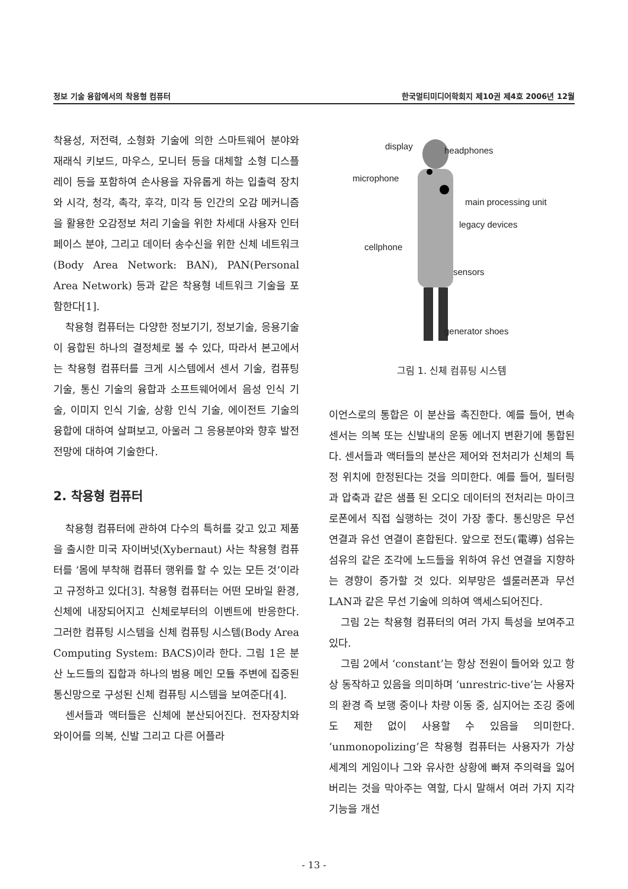정보 기술 융합에서의 착용형 컴퓨터 한국멀티미디어학회지 제10권 제4호 2006년 12월
착용성, 저전력, 소형화 기술에 의한 스마트웨어 분야와 재래식 키보드, 마우스, 모니터 등을 대체할 소형 디스플레이 등을 포함하여 손사용을 자유롭게 하는 입출력 장치와 시각, 청각, 촉각, 후각, 미각 등 인간의 오감 메커니즘을 활용한 오감정보 처리 기술을 위한 차세대 사용자 인터페이스 분야, 그리고 데이터 송수신을 위한 신체 네트워크 (Body Area Network: BAN), PAN(Personal Area Network) 등과 같은 착용형 네트워크 기술을 포함한다[1].
착용형 컴퓨터는 다양한 정보기기, 정보기술, 응용기술이 융합된 하나의 결정체로 볼 수 있다, 따라서 본고에서는 착용형 컴퓨터를 크게 시스템에서 센서 기술, 컴퓨팅 기술, 통신 기술의 융합과 소프트웨어에서 음성 인식 기술, 이미지 인식 기술, 상황 인식 기술, 에이전트 기술의 융합에 대하여 살펴보고, 아울러 그 응용분야와 향후 발전 전망에 대하여 기술한다.
2. 착용형 컴퓨터
착용형 컴퓨터에 관하여 다수의 특허를 갖고 있고 제품을 출시한 미국 자이버넛(Xybernaut) 사는 착용형 컴퓨터를 ‘몸에 부착해 컴퓨터 행위를 할 수 있는 모든 것’이라고 규정하고 있다[3]. 착용형 컴퓨터는 어떤 모바일 환경, 신체에 내장되어지고 신체로부터의 이벤트에 반응한다. 그러한 컴퓨팅 시스템을 신체 컴퓨팅 시스템(Body Area Computing System: BACS)이라 한다. 그림 1은 분산 노드들의 집합과 하나의 범용 메인 모듈 주변에 집중된 통신망으로 구성된 신체 컴퓨팅 시스템을 보여준다[4].
센서들과 액터들은 신체에 분산되어진다. 전자장치와 와이어를 의복, 신발 그리고 다른 어플라
display headphones
microphone
main processing unit
legacy devices
cellphone
sensors
generator shoes
그림 1. 신체 컴퓨팅 시스템
이언스로의 통합은 이 분산을 촉진한다. 예를 들어, 변속 센서는 의복 또는 신발내의 운동 에너지 변환기에 통합된다. 센서들과 액터들의 분산은 제어와 전처리가 신체의 특정 위치에 한정된다는 것을 의미한다. 예를 들어, 필터링과 압축과 같은 샘플 된 오디오 데이터의 전처리는 마이크로폰에서 직접 실행하는 것이 가장 좋다. 통신망은 무선 연결과 유선 연결이 혼합된다. 앞으로 전도(電導) 섬유는 섬유의 같은 조각에 노드들을 위하여 유선 연결을 지향하는 경향이 증가할 것 있다. 외부망은 셀룰러폰과 무선 LAN과 같은 무선 기술에 의하여 액세스되어진다.
그림 2는 착용형 컴퓨터의 여러 가지 특성을 보여주고 있다.
그림 2에서 ‘constant’는 항상 전원이 들어와 있고 항상 동작하고 있음을 의미하며 ‘unrestric-tive’는 사용자의 환경 즉 보행 중이나 차량 이동 중, 심지어는 조깅 중에도 제한 없이 사용할 수 있음을 의미한다. ‘unmonopolizing’은 착용형 컴퓨터는 사용자가 가상세계의 게임이나 그와 유사한 상황에 빠져 주의력을 잃어버리는 것을 막아주는 역할, 다시 말해서 여러 가지 지각 기능을 개선
- 13 -